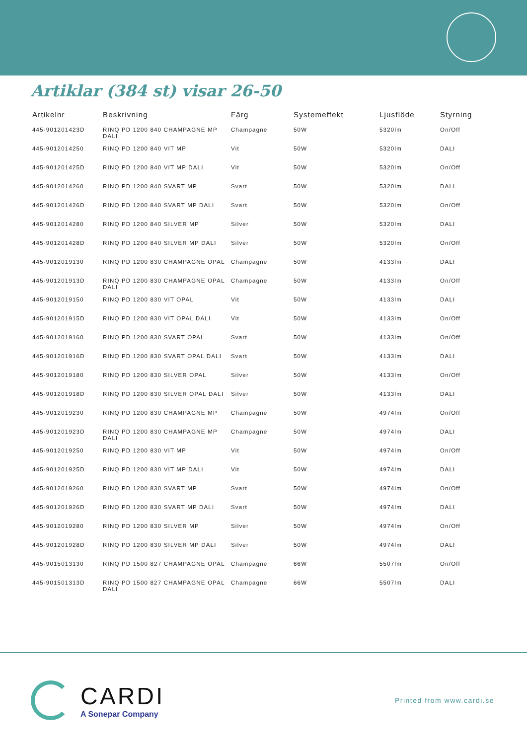Artiklar (384 st) visar 26-50
| Artikelnr | Beskrivning | Färg | Systemeffekt | Ljusflöde | Styrning |
| --- | --- | --- | --- | --- | --- |
| 445-901201423D | RINQ PD 1200 840 CHAMPAGNE MP DALI | Champagne | 50W | 5320lm | On/Off |
| 445-9012014250 | RINQ PD 1200 840 VIT MP | Vit | 50W | 5320lm | DALI |
| 445-901201425D | RINQ PD 1200 840 VIT MP DALI | Vit | 50W | 5320lm | On/Off |
| 445-9012014260 | RINQ PD 1200 840 SVART MP | Svart | 50W | 5320lm | DALI |
| 445-901201426D | RINQ PD 1200 840 SVART MP DALI | Svart | 50W | 5320lm | On/Off |
| 445-9012014280 | RINQ PD 1200 840 SILVER MP | Silver | 50W | 5320lm | DALI |
| 445-901201428D | RINQ PD 1200 840 SILVER MP DALI | Silver | 50W | 5320lm | On/Off |
| 445-9012019130 | RINQ PD 1200 830 CHAMPAGNE OPAL | Champagne | 50W | 4133lm | DALI |
| 445-901201913D | RINQ PD 1200 830 CHAMPAGNE OPAL DALI | Champagne | 50W | 4133lm | On/Off |
| 445-9012019150 | RINQ PD 1200 830 VIT OPAL | Vit | 50W | 4133lm | DALI |
| 445-901201915D | RINQ PD 1200 830 VIT OPAL DALI | Vit | 50W | 4133lm | On/Off |
| 445-9012019160 | RINQ PD 1200 830 SVART OPAL | Svart | 50W | 4133lm | On/Off |
| 445-901201916D | RINQ PD 1200 830 SVART OPAL DALI | Svart | 50W | 4133lm | DALI |
| 445-9012019180 | RINQ PD 1200 830 SILVER OPAL | Silver | 50W | 4133lm | On/Off |
| 445-901201918D | RINQ PD 1200 830 SILVER OPAL DALI | Silver | 50W | 4133lm | DALI |
| 445-9012019230 | RINQ PD 1200 830 CHAMPAGNE MP | Champagne | 50W | 4974lm | On/Off |
| 445-901201923D | RINQ PD 1200 830 CHAMPAGNE MP DALI | Champagne | 50W | 4974lm | DALI |
| 445-9012019250 | RINQ PD 1200 830 VIT MP | Vit | 50W | 4974lm | On/Off |
| 445-901201925D | RINQ PD 1200 830 VIT MP DALI | Vit | 50W | 4974lm | DALI |
| 445-9012019260 | RINQ PD 1200 830 SVART MP | Svart | 50W | 4974lm | On/Off |
| 445-901201926D | RINQ PD 1200 830 SVART MP DALI | Svart | 50W | 4974lm | DALI |
| 445-9012019280 | RINQ PD 1200 830 SILVER MP | Silver | 50W | 4974lm | On/Off |
| 445-901201928D | RINQ PD 1200 830 SILVER MP DALI | Silver | 50W | 4974lm | DALI |
| 445-9015013130 | RINQ PD 1500 827 CHAMPAGNE OPAL | Champagne | 66W | 5507lm | On/Off |
| 445-901501313D | RINQ PD 1500 827 CHAMPAGNE OPAL DALI | Champagne | 66W | 5507lm | DALI |
CARDI
A Sonepar Company
Printed from www.cardi.se